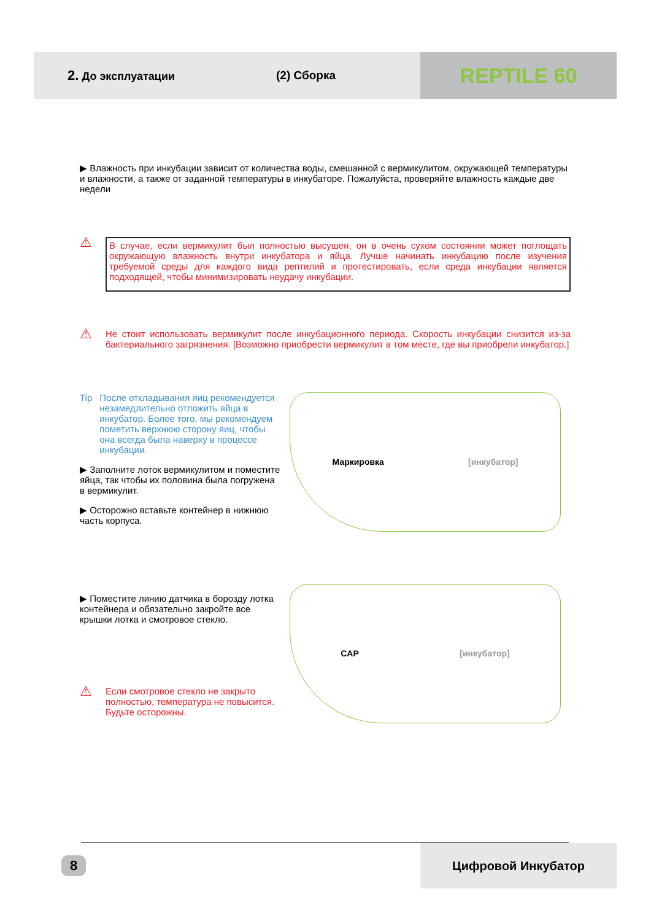2. До эксплуатации (2) Сборка
REPTILE 60
▶ Влажность при инкубации зависит от количества воды, смешанной с вермикулитом, окружающей температуры и влажности, а также от заданной температуры в инкубаторе. Пожалуйста, проверяйте влажность каждые две недели
⚠
В случае, если вермикулит был полностью высушен, он в очень сухом состоянии может поглощать окружающую влажность внутри инкубатора и яйца. Лучше начинать инкубацию после изучения требуемой среды для каждого вида рептилий и протестировать, если среда инкубации является подходящей, чтобы минимизировать неудачу инкубации.
⚠
Не стоит использовать вермикулит после инкубационного периода. Скорость инкубации снизится из-за бактериального загрязнения. [Возможно приобрести вермикулит в том месте, где вы приобрели инкубатор.]
Tip После откладывания яиц рекомендуется незамедлительно отложить яйца в инкубатор. Более того, мы рекомендуем пометить верхнюю сторону яиц, чтобы она всегда была наверху в процессе инкубации.
▶ Заполните лоток вермикулитом и поместите яйца, так чтобы их половина была погружена в вермикулит.
▶ Осторожно вставьте контейнер в нижнюю часть корпуса.
Маркировка [инкубатор]
▶ Поместите линию датчика в борозду лотка контейнера и обязательно закройте все крышки лотка и смотровое стекло.
⚠ Если смотровое стекло не закрыто полностью, температура не повысится. Будьте осторожны.
CAP [инкубатор]
8 Цифровой Инкубатор